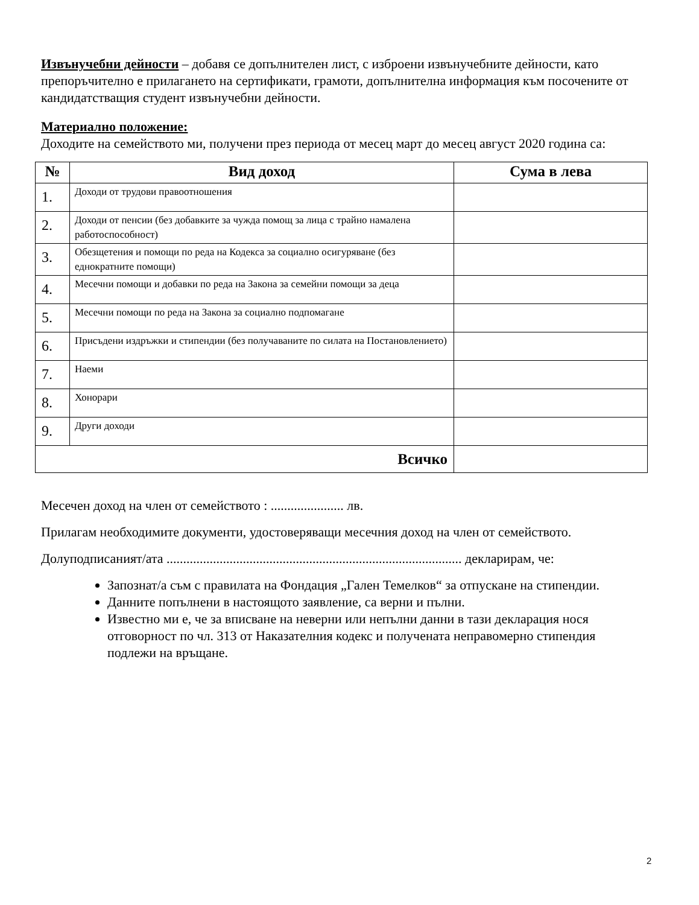Извънучебни дейности – добавя се допълнителен лист, с изброени извънучебните дейности, като препоръчително е прилагането на сертификати, грамоти, допълнителна информация към посочените от кандидатстващия студент извънучебни дейности.
Материално положение:
Доходите на семейството ми, получени през периода от месец март до месец август 2020 година са:
| № | Вид доход | Сума в лева |
| --- | --- | --- |
| 1. | Доходи от трудови правоотношения | |
| 2. | Доходи от пенсии (без добавките за чужда помощ за лица с трайно намалена работоспособност) | |
| 3. | Обезщетения и помощи по реда на Кодекса за социално осигуряване (без еднократните помощи) | |
| 4. | Месечни помощи и добавки по реда на Закона за семейни помощи за деца | |
| 5. | Месечни помощи по реда на Закона за социално подпомагане | |
| 6. | Присъдени издръжки и стипендии (без получаваните по силата на Постановлението) | |
| 7. | Наеми | |
| 8. | Хонорари | |
| 9. | Други доходи | |
| Всичко | | |
Месечен доход на член от семейството : ...................... лв.
Прилагам необходимите документи, удостоверяващи месечния доход на член от семейството.
Долуподписаният/ата ......................................................................................... декларирам, че:
Запознат/а съм с правилата на Фондация „Гален Темелков“ за отпускане на стипендии.
Данните попълнени в настоящото заявление, са верни и пълни.
Известно ми е, че за вписване на неверни или непълни данни в тази декларация нося отговорност по чл. 313 от Наказателния кодекс и получената неправомерно стипендия подлежи на връщане.
2